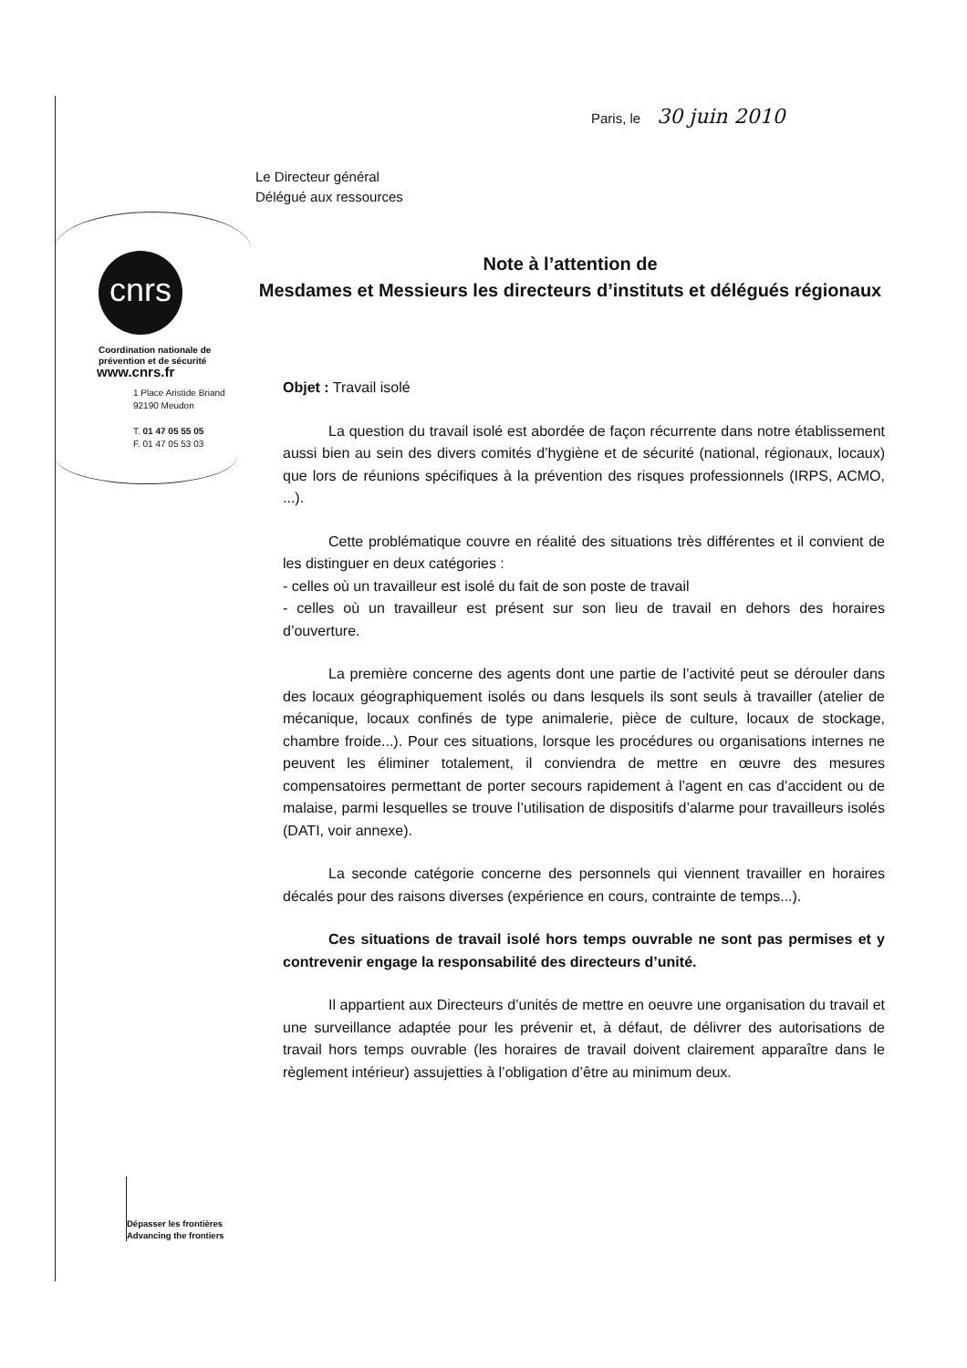Paris, le 30 juin 2010
Le Directeur général
Délégué aux ressources
cnrs
Note à l’attention de
Mesdames et Messieurs les directeurs d’instituts et délégués régionaux
Coordination nationale de
prévention et de sécurité
www.cnrs.fr
1 Place Aristide Briand
92190 Meudon
T. 01 47 05 55 05
F. 01 47 05 53 03
Objet : Travail isolé
La question du travail isolé est abordée de façon récurrente dans notre établissement aussi bien au sein des divers comités d’hygiène et de sécurité (national, régionaux, locaux) que lors de réunions spécifiques à la prévention des risques professionnels (IRPS, ACMO, ...).
Cette problématique couvre en réalité des situations très différentes et il convient de les distinguer en deux catégories :
- celles où un travailleur est isolé du fait de son poste de travail
- celles où un travailleur est présent sur son lieu de travail en dehors des horaires d’ouverture.
La première concerne des agents dont une partie de l’activité peut se dérouler dans des locaux géographiquement isolés ou dans lesquels ils sont seuls à travailler (atelier de mécanique, locaux confinés de type animalerie, pièce de culture, locaux de stockage, chambre froide...). Pour ces situations, lorsque les procédures ou organisations internes ne peuvent les éliminer totalement, il conviendra de mettre en œuvre des mesures compensatoires permettant de porter secours rapidement à l’agent en cas d’accident ou de malaise, parmi lesquelles se trouve l’utilisation de dispositifs d’alarme pour travailleurs isolés (DATI, voir annexe).
La seconde catégorie concerne des personnels qui viennent travailler en horaires décalés pour des raisons diverses (expérience en cours, contrainte de temps...).
Ces situations de travail isolé hors temps ouvrable ne sont pas permises et y contrevenir engage la responsabilité des directeurs d’unité.
Il appartient aux Directeurs d’unités de mettre en oeuvre une organisation du travail et une surveillance adaptée pour les prévenir et, à défaut, de délivrer des autorisations de travail hors temps ouvrable (les horaires de travail doivent clairement apparaître dans le règlement intérieur) assujetties à l’obligation d’être au minimum deux.
Dépasser les frontières
Advancing the frontiers